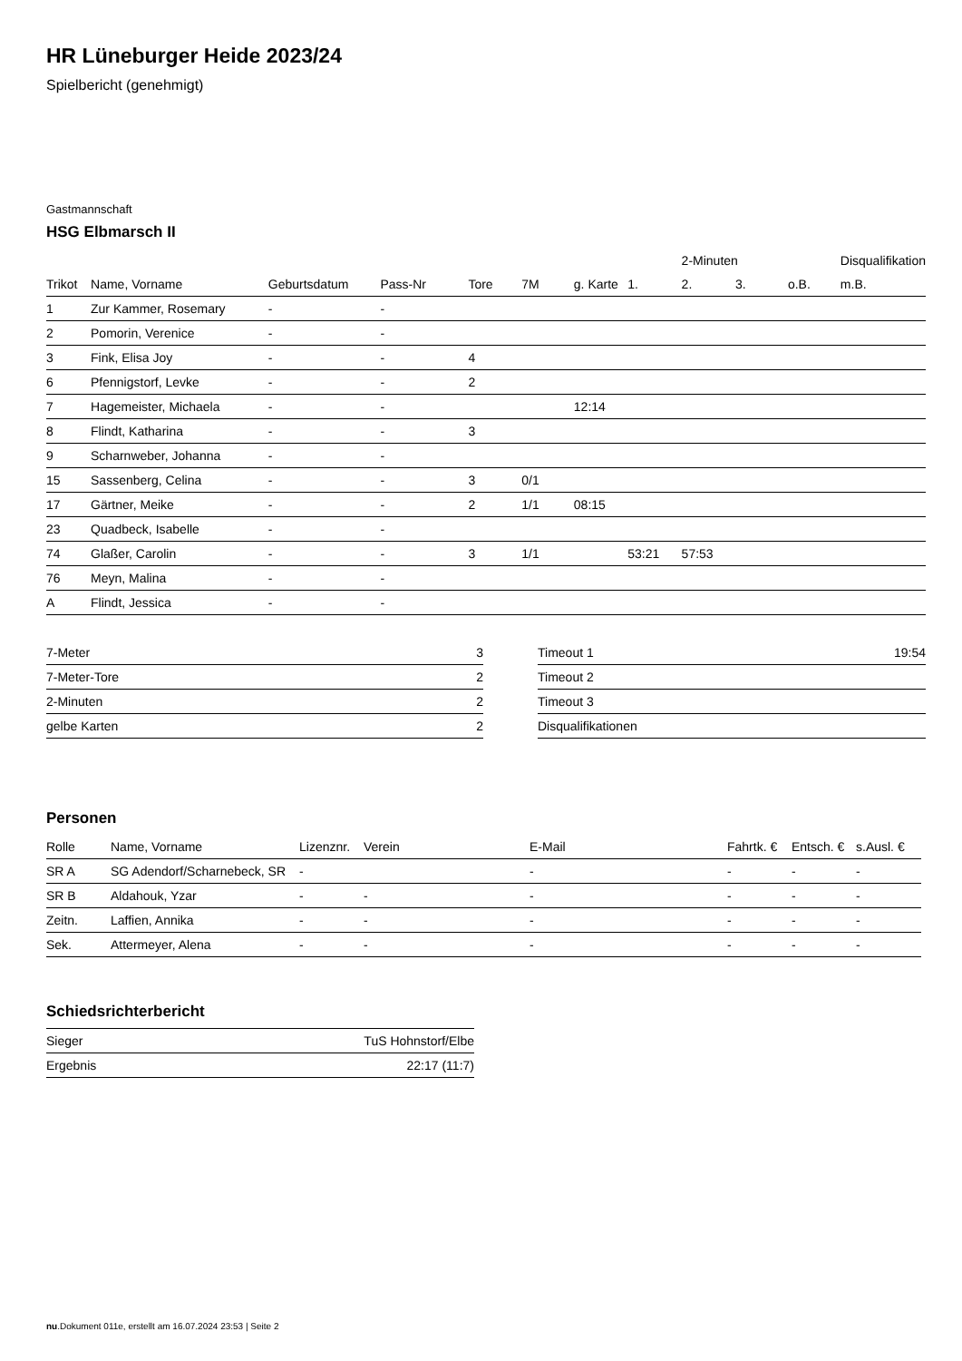HR Lüneburger Heide 2023/24
Spielbericht (genehmigt)
Gastmannschaft
HSG Elbmarsch II
| | | | | | | | | 2-Minuten | | | Disqualifikation |
| --- | --- | --- | --- | --- | --- | --- | --- | --- | --- | --- | --- |
| Trikot | Name, Vorname | Geburtsdatum | Pass-Nr | Tore | 7M | g. Karte | 1. | 2. | 3. | o.B. | m.B. |
| 1 | Zur Kammer, Rosemary | - | - | | | | | | | | |
| 2 | Pomorin, Verenice | - | - | | | | | | | | |
| 3 | Fink, Elisa Joy | - | - | 4 | | | | | | | |
| 6 | Pfennigstorf, Levke | - | - | 2 | | | | | | | |
| 7 | Hagemeister, Michaela | - | - | | | 12:14 | | | | | |
| 8 | Flindt, Katharina | - | - | 3 | | | | | | | |
| 9 | Scharnweber, Johanna | - | - | | | | | | | | |
| 15 | Sassenberg, Celina | - | - | 3 | 0/1 | | | | | | |
| 17 | Gärtner, Meike | - | - | 2 | 1/1 | 08:15 | | | | | |
| 23 | Quadbeck, Isabelle | - | - | | | | | | | | |
| 74 | Glaßer, Carolin | - | - | 3 | 1/1 | | 53:21 | 57:53 | | | |
| 76 | Meyn, Malina | - | - | | | | | | | | |
| A | Flindt, Jessica | - | - | | | | | | | | |
| 7-Meter | 3 |
| 7-Meter-Tore | 2 |
| 2-Minuten | 2 |
| gelbe Karten | 2 |
| Timeout 1 | 19:54 |
| Timeout 2 | |
| Timeout 3 | |
| Disqualifikationen | |
Personen
| Rolle | Name, Vorname | Lizenznr. | Verein | E-Mail | Fahrtk. € | Entsch. € | s.Ausl. € |
| --- | --- | --- | --- | --- | --- | --- | --- |
| SR A | SG Adendorf/Scharnebeck, SR | - | | - | - | - | - |
| SR B | Aldahouk, Yzar | - | - | - | - | - | - |
| Zeitn. | Laffien, Annika | - | - | - | - | - | - |
| Sek. | Attermeyer, Alena | - | - | - | - | - | - |
Schiedsrichterbericht
| Sieger | TuS Hohnstorf/Elbe |
| Ergebnis | 22:17 (11:7) |
nu.Dokument 011e, erstellt am 16.07.2024 23:53 | Seite 2